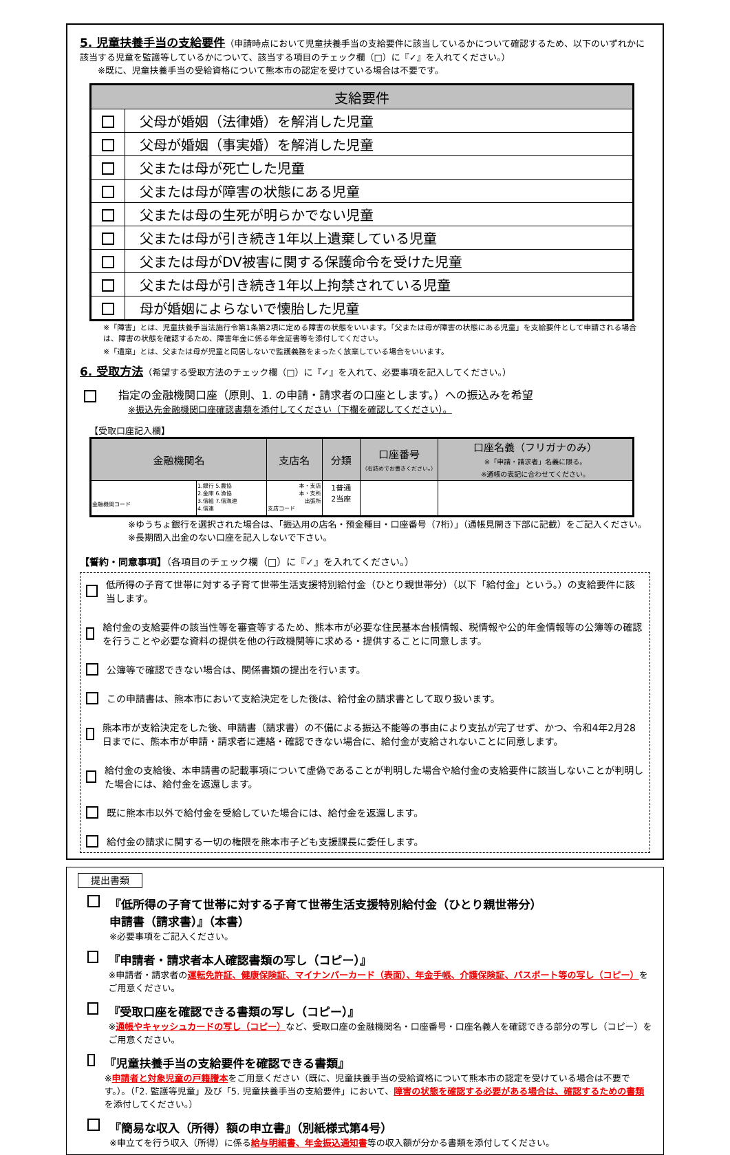5. 児童扶養手当の支給要件
（申請時点において児童扶養手当の支給要件に該当しているかについて確認するため、以下のいずれかに該当する児童を監護等しているかについて、該当する項目のチェック欄（□）に『✓』を入れてください。）
　　※既に、児童扶養手当の受給資格について熊本市の認定を受けている場合は不要です。
| 支給要件 | |
| --- | --- |
| | 父母が婚姻（法律婚）を解消した児童 |
| | 父母が婚姻（事実婚）を解消した児童 |
| | 父または母が死亡した児童 |
| | 父または母が障害の状態にある児童 |
| | 父または母の生死が明らかでない児童 |
| | 父または母が引き続き1年以上遺棄している児童 |
| | 父または母がDV被害に関する保護命令を受けた児童 |
| | 父または母が引き続き1年以上拘禁されている児童 |
| | 母が婚姻によらないで懐胎した児童 |
※「障害」とは、児童扶養手当法施行令第1条第2項に定める障害の状態をいいます。「父または母が障害の状態にある児童」を支給要件として申請される場合は、障害の状態を確認するため、障害年金に係る年金証書等を添付してください。
※「遺棄」とは、父または母が児童と同居しないで監護義務をまったく放棄している場合をいいます。
6. 受取方法
（希望する受取方法のチェック欄（□）に『✓』を入れて、必要事項を記入してください。）
　　指定の金融機関口座（原則、1. の申請・請求者の口座とします。）への振込みを希望
※振込先金融機関口座確認書類を添付してください（下欄を確認してください）。
【受取口座記入欄】
| 金融機関名 | | 支店名 | 分類 | 口座番号 （右詰めでお書きください。） | 口座名義（フリガナのみ） ※「申請・請求者」名義に限る。 ※通帳の表記に合わせてください。 |
| --- | --- | --- | --- | --- | --- |
| 金融機関コード | 1.銀行 5.農協 2.金庫 6.漁協 3.信組 7.信漁連 4.信連 | 本・支店 本・支所 出張所 支店コード | 1普通 2当座 | | |
※ゆうちょ銀行を選択された場合は、「振込用の店名・預金種目・口座番号（7桁）」（通帳見開き下部に記載）をご記入ください。
※長期間入出金のない口座を記入しないで下さい。
【誓約・同意事項】（各項目のチェック欄（□）に『✓』を入れてください。）
低所得の子育て世帯に対する子育て世帯生活支援特別給付金（ひとり親世帯分）（以下「給付金」という。）の支給要件に該当します。
給付金の支給要件の該当性等を審査等するため、熊本市が必要な住民基本台帳情報、税情報や公的年金情報等の公簿等の確認を行うことや必要な資料の提供を他の行政機関等に求める・提供することに同意します。
公簿等で確認できない場合は、関係書類の提出を行います。
この申請書は、熊本市において支給決定をした後は、給付金の請求書として取り扱います。
熊本市が支給決定をした後、申請書（請求書）の不備による振込不能等の事由により支払が完了せず、かつ、令和4年2月28日までに、熊本市が申請・請求者に連絡・確認できない場合に、給付金が支給されないことに同意します。
給付金の支給後、本申請書の記載事項について虚偽であることが判明した場合や給付金の支給要件に該当しないことが判明した場合には、給付金を返還します。
既に熊本市以外で給付金を受給していた場合には、給付金を返還します。
給付金の請求に関する一切の権限を熊本市子ども支援課長に委任します。
提出書類
『低所得の子育て世帯に対する子育て世帯生活支援特別給付金（ひとり親世帯分）
申請書（請求書）』（本書）
※必要事項をご記入ください。
『申請者・請求者本人確認書類の写し（コピー）』
※申請者・請求者の運転免許証、健康保険証、マイナンバーカード（表面）、年金手帳、介護保険証、パスポート等の写し（コピー）をご用意ください。
『受取口座を確認できる書類の写し（コピー）』
※通帳やキャッシュカードの写し（コピー）など、受取口座の金融機関名・口座番号・口座名義人を確認できる部分の写し（コピー）をご用意ください。
『児童扶養手当の支給要件を確認できる書類』
※申請者と対象児童の戸籍謄本をご用意ください（既に、児童扶養手当の受給資格について熊本市の認定を受けている場合は不要です。）。（「2. 監護等児童」及び「5. 児童扶養手当の支給要件」において、障害の状態を確認する必要がある場合は、確認するための書類を添付してください。）
『簡易な収入（所得）額の申立書』（別紙様式第4号）
※申立てを行う収入（所得）に係る給与明細書、年金振込通知書等の収入額が分かる書類を添付してください。